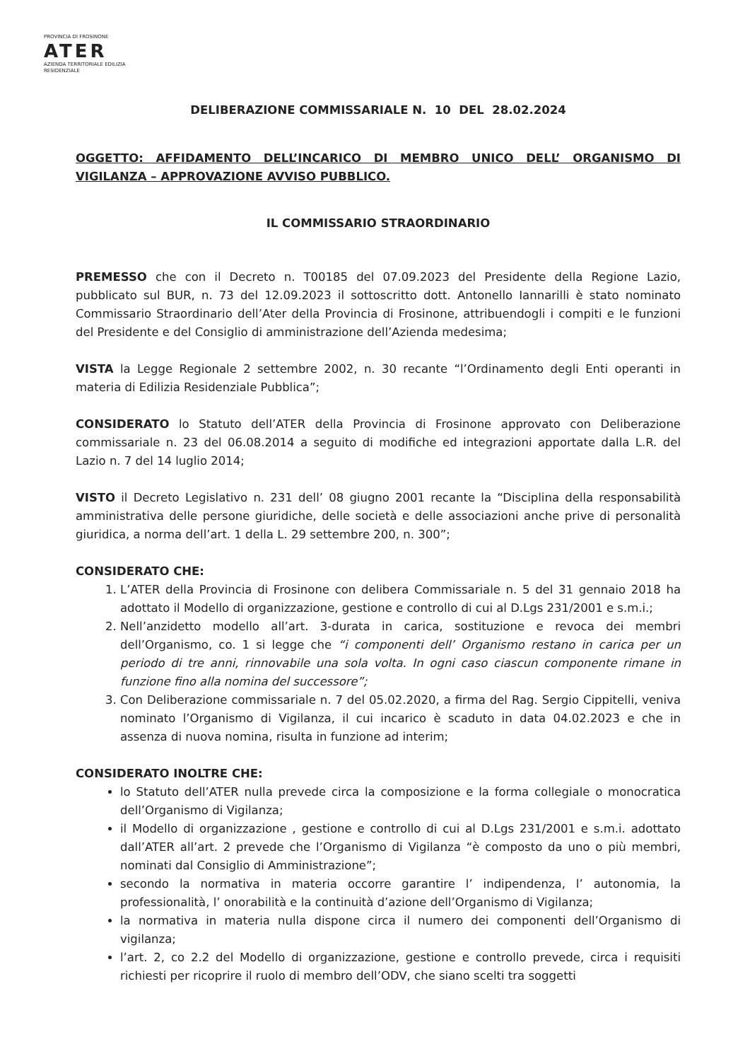PROVINCIA DI FROSINONE
ATER
AZIENDA TERRITORIALE EDILIZIA RESIDENZIALE
DELIBERAZIONE COMMISSARIALE N. 10 DEL 28.02.2024
OGGETTO: AFFIDAMENTO DELL’INCARICO DI MEMBRO UNICO DELL’ ORGANISMO DI VIGILANZA – APPROVAZIONE AVVISO PUBBLICO.
IL COMMISSARIO STRAORDINARIO
PREMESSO che con il Decreto n. T00185 del 07.09.2023 del Presidente della Regione Lazio, pubblicato sul BUR, n. 73 del 12.09.2023 il sottoscritto dott. Antonello Iannarilli è stato nominato Commissario Straordinario dell’Ater della Provincia di Frosinone, attribuendogli i compiti e le funzioni del Presidente e del Consiglio di amministrazione dell’Azienda medesima;
VISTA la Legge Regionale 2 settembre 2002, n. 30 recante “l’Ordinamento degli Enti operanti in materia di Edilizia Residenziale Pubblica”;
CONSIDERATO lo Statuto dell’ATER della Provincia di Frosinone approvato con Deliberazione commissariale n. 23 del 06.08.2014 a seguito di modifiche ed integrazioni apportate dalla L.R. del Lazio n. 7 del 14 luglio 2014;
VISTO il Decreto Legislativo n. 231 dell’ 08 giugno 2001 recante la “Disciplina della responsabilità amministrativa delle persone giuridiche, delle società e delle associazioni anche prive di personalità giuridica, a norma dell’art. 1 della L. 29 settembre 200, n. 300”;
CONSIDERATO CHE:
1. L’ATER della Provincia di Frosinone con delibera Commissariale n. 5 del 31 gennaio 2018 ha adottato il Modello di organizzazione, gestione e controllo di cui al D.Lgs 231/2001 e s.m.i.;
2. Nell’anzidetto modello all’art. 3-durata in carica, sostituzione e revoca dei membri dell’Organismo, co. 1 si legge che “i componenti dell’ Organismo restano in carica per un periodo di tre anni, rinnovabile una sola volta. In ogni caso ciascun componente rimane in funzione fino alla nomina del successore”;
3. Con Deliberazione commissariale n. 7 del 05.02.2020, a firma del Rag. Sergio Cippitelli, veniva nominato l’Organismo di Vigilanza, il cui incarico è scaduto in data 04.02.2023 e che in assenza di nuova nomina, risulta in funzione ad interim;
CONSIDERATO INOLTRE CHE:
lo Statuto dell’ATER nulla prevede circa la composizione e la forma collegiale o monocratica dell’Organismo di Vigilanza;
il Modello di organizzazione , gestione e controllo di cui al D.Lgs 231/2001 e s.m.i. adottato dall’ATER all’art. 2 prevede che l’Organismo di Vigilanza “è composto da uno o più membri, nominati dal Consiglio di Amministrazione”;
secondo la normativa in materia occorre garantire l’ indipendenza, l’ autonomia, la professionalità, l’ onorabilità e la continuità d’azione dell’Organismo di Vigilanza;
la normativa in materia nulla dispone circa il numero dei componenti dell’Organismo di vigilanza;
l’art. 2, co 2.2 del Modello di organizzazione, gestione e controllo prevede, circa i requisiti richiesti per ricoprire il ruolo di membro dell’ODV, che siano scelti tra soggetti